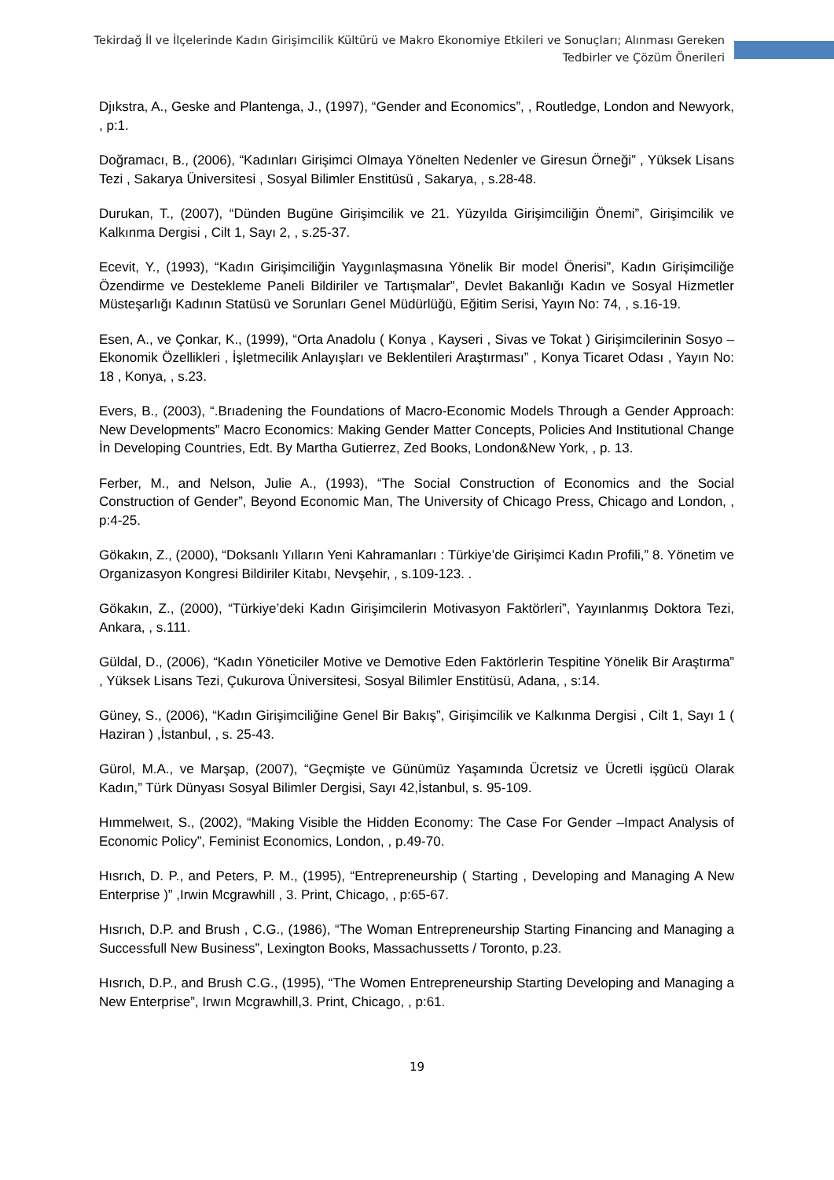Tekirdağ İl ve İlçelerinde Kadın Girişimcilik Kültürü ve Makro Ekonomiye Etkileri ve Sonuçları; Alınması Gereken
Tedbirler ve Çözüm Önerileri
Djıkstra, A., Geske and Plantenga, J., (1997), “Gender and Economics”, , Routledge, London and Newyork, , p:1.
Doğramacı, B., (2006), “Kadınları Girişimci Olmaya Yönelten Nedenler ve Giresun Örneği” , Yüksek Lisans Tezi , Sakarya Üniversitesi , Sosyal Bilimler Enstitüsü , Sakarya, , s.28-48.
Durukan, T., (2007), “Dünden Bugüne Girişimcilik ve 21. Yüzyılda Girişimciliğin Önemi”, Girişimcilik ve Kalkınma Dergisi , Cilt 1, Sayı 2, , s.25-37.
Ecevit, Y., (1993), “Kadın Girişimciliğin Yaygınlaşmasına Yönelik Bir model Önerisi”, Kadın Girişimciliğe Özendirme ve Destekleme Paneli Bildiriler ve Tartışmalar”, Devlet Bakanlığı Kadın ve Sosyal Hizmetler Müsteşarlığı Kadının Statüsü ve Sorunları Genel Müdürlüğü, Eğitim Serisi, Yayın No: 74, , s.16-19.
Esen, A., ve Çonkar, K., (1999), “Orta Anadolu ( Konya , Kayseri , Sivas ve Tokat ) Girişimcilerinin Sosyo – Ekonomik Özellikleri , İşletmecilik Anlayışları ve Beklentileri Araştırması” , Konya Ticaret Odası , Yayın No: 18 , Konya, , s.23.
Evers, B., (2003), “.Brıadening the Foundations of Macro-Economic Models Through a Gender Approach: New Developments” Macro Economics: Making Gender Matter Concepts, Policies And Institutional Change İn Developing Countries, Edt. By Martha Gutierrez, Zed Books, London&New York, , p. 13.
Ferber, M., and Nelson, Julie A., (1993), “The Social Construction of Economics and the Social Construction of Gender”, Beyond Economic Man, The University of Chicago Press, Chicago and London, , p:4-25.
Gökakın, Z., (2000), “Doksanlı Yılların Yeni Kahramanları : Türkiye’de Girişimci Kadın Profili,” 8. Yönetim ve Organizasyon Kongresi Bildiriler Kitabı, Nevşehir, , s.109-123. .
Gökakın, Z., (2000), “Türkiye’deki Kadın Girişimcilerin Motivasyon Faktörleri”, Yayınlanmış Doktora Tezi, Ankara, , s.111.
Güldal, D., (2006), “Kadın Yöneticiler Motive ve Demotive Eden Faktörlerin Tespitine Yönelik Bir Araştırma” , Yüksek Lisans Tezi, Çukurova Üniversitesi, Sosyal Bilimler Enstitüsü, Adana, , s:14.
Güney, S., (2006), “Kadın Girişimciliğine Genel Bir Bakış”, Girişimcilik ve Kalkınma Dergisi , Cilt 1, Sayı 1 ( Haziran ) ,İstanbul, , s. 25-43.
Gürol, M.A., ve Marşap, (2007), “Geçmişte ve Günümüz Yaşamında Ücretsiz ve Ücretli işgücü Olarak Kadın,” Türk Dünyası Sosyal Bilimler Dergisi, Sayı 42,İstanbul, s. 95-109.
Hımmelweıt, S., (2002), “Making Visible the Hidden Economy: The Case For Gender –Impact Analysis of Economic Policy”, Feminist Economics, London, , p.49-70.
Hısrıch, D. P., and Peters, P. M., (1995), “Entrepreneurship ( Starting , Developing and Managing A New Enterprise )” ,Irwin Mcgrawhill , 3. Print, Chicago, , p:65-67.
Hısrıch, D.P. and Brush , C.G., (1986), “The Woman Entrepreneurship Starting Financing and Managing a Successfull New Business”, Lexington Books, Massachussetts / Toronto, p.23.
Hısrıch, D.P., and Brush C.G., (1995), “The Women Entrepreneurship Starting Developing and Managing a New Enterprise”, Irwın Mcgrawhill,3. Print, Chicago, , p:61.
19